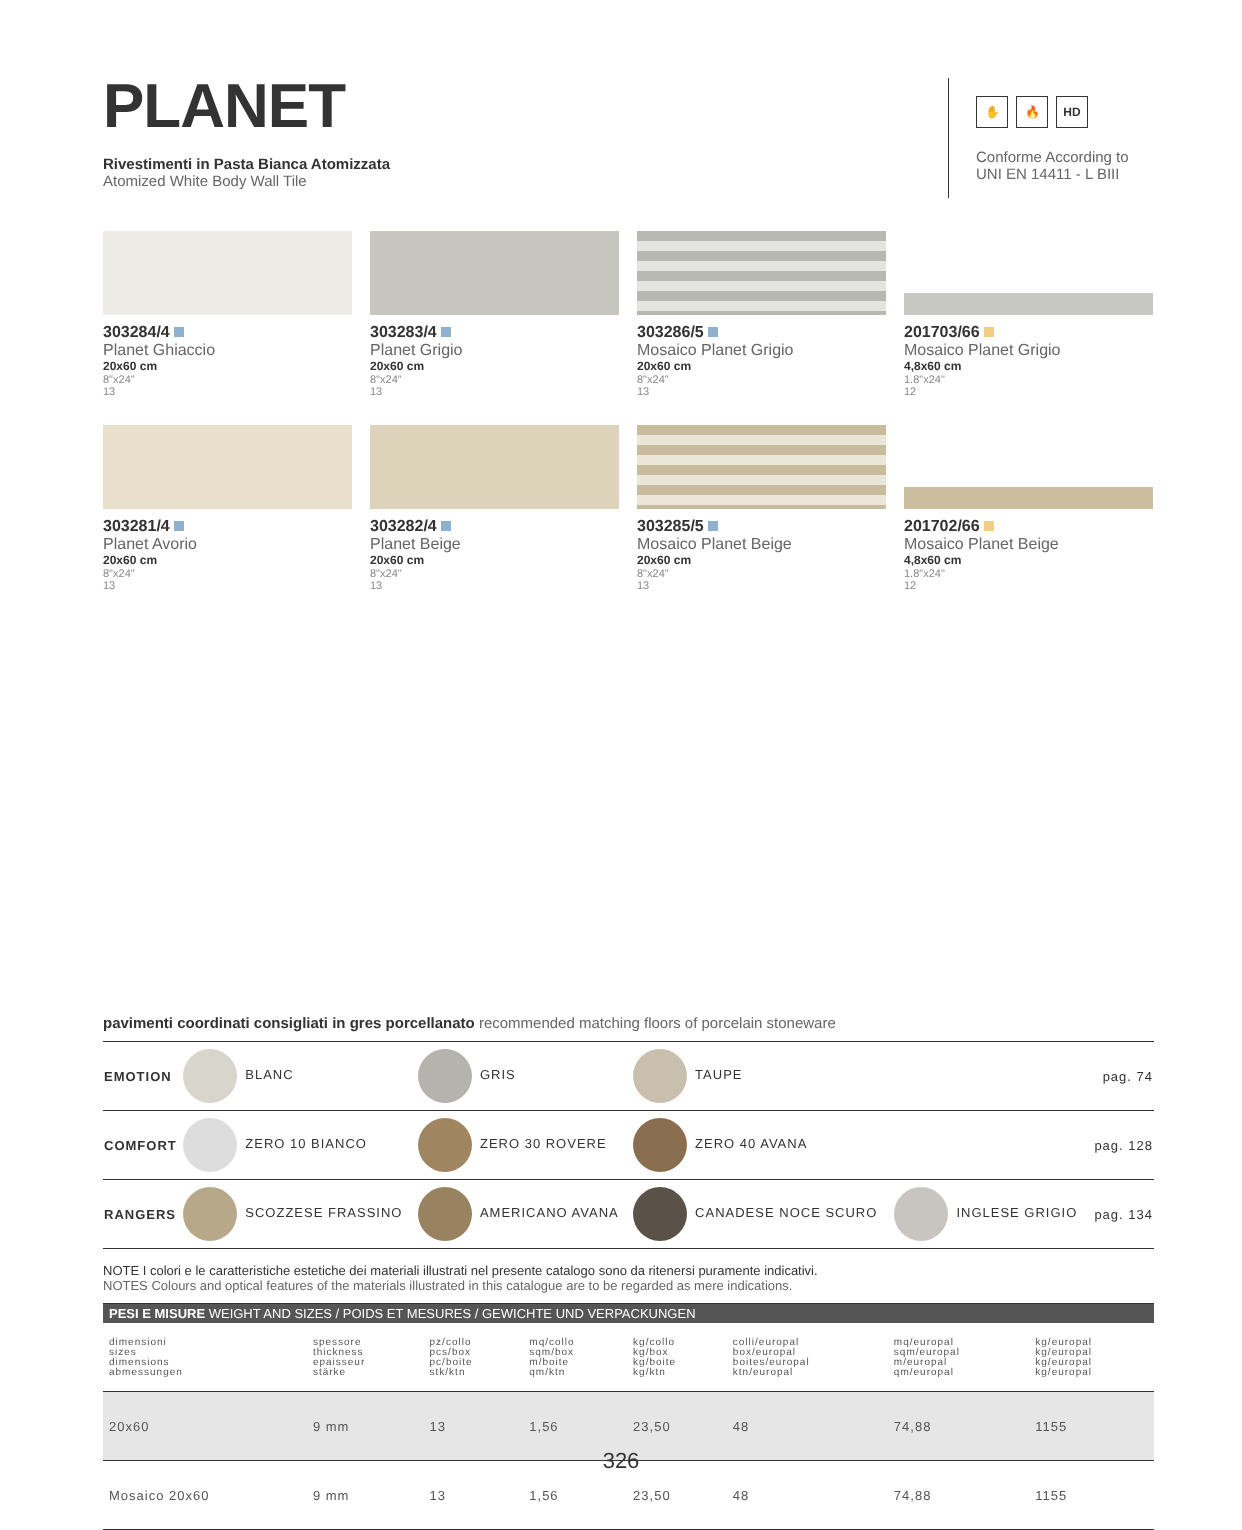PLANET
Rivestimenti in Pasta Bianca Atomizzata
Atomized White Body Wall Tile
303284/4
Planet Ghiaccio
20x60 cm
8"x24"
13
303283/4
Planet Grigio
20x60 cm
8"x24"
13
303286/5
Mosaico Planet Grigio
20x60 cm
8"x24"
13
201703/66
Mosaico Planet Grigio
4,8x60 cm
1.8"x24"
12
303281/4
Planet Avorio
20x60 cm
8"x24"
13
303282/4
Planet Beige
20x60 cm
8"x24"
13
303285/5
Mosaico Planet Beige
20x60 cm
8"x24"
13
201702/66
Mosaico Planet Beige
4,8x60 cm
1.8"x24"
12
✋ 🔥 HD
Conforme According to
UNI EN 14411 - L BIII
pavimenti coordinati consigliati in gres porcellanato recommended matching floors of porcelain stoneware
| EMOTION | BLANC | GRIS | TAUPE | | pag. 74 |
| COMFORT | ZERO 10 BIANCO | ZERO 30 ROVERE | ZERO 40 AVANA | | pag. 128 |
| RANGERS | SCOZZESE FRASSINO | AMERICANO AVANA | CANADESE NOCE SCURO | INGLESE GRIGIO | pag. 134 |
NOTE I colori e le caratteristiche estetiche dei materiali illustrati nel presente catalogo sono da ritenersi puramente indicativi.
NOTES Colours and optical features of the materials illustrated in this catalogue are to be regarded as mere indications.
| PESI E MISURE WEIGHT AND SIZES / POIDS ET MESURES / GEWICHTE UND VERPACKUNGEN | | | | | | | |
| --- | --- | --- | --- | --- | --- | --- | --- |
| dimensioni sizes dimensions abmessungen | spessore thickness epaisseur stärke | pz/collo pcs/box pc/boite stk/ktn | mq/collo sqm/box m/boite qm/ktn | kg/collo kg/box kg/boite kg/ktn | colli/europal box/europal boites/europal ktn/europal | mq/europal sqm/europal m/europal qm/europal | kg/europal kg/europal kg/europal kg/europal |
| 20x60 | 9 mm | 13 | 1,56 | 23,50 | 48 | 74,88 | 1155 |
| Mosaico 20x60 | 9 mm | 13 | 1,56 | 23,50 | 48 | 74,88 | 1155 |
326